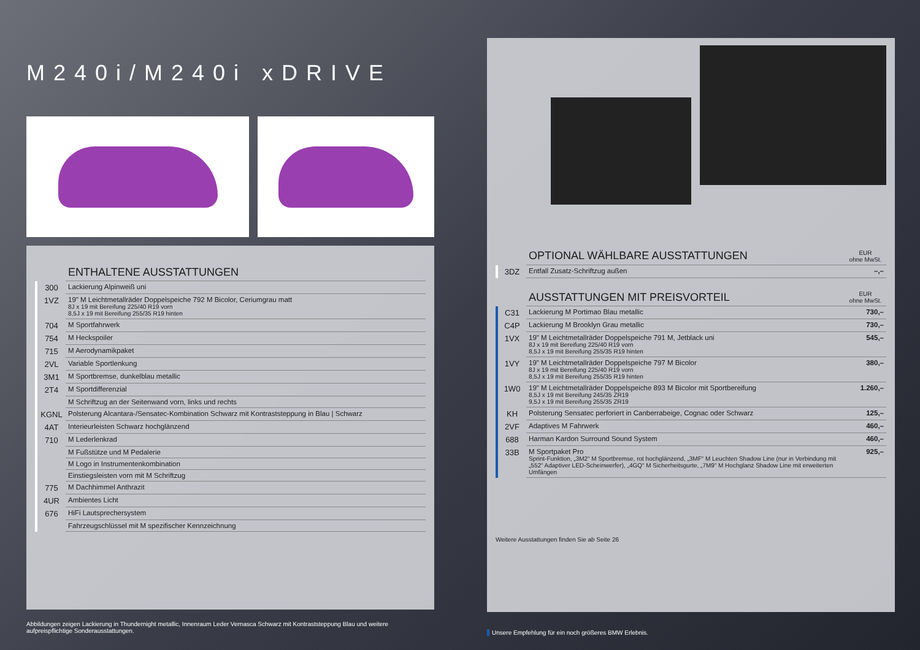M240i/M240i xDRIVE
| | ENTHALTENE AUSSTATTUNGEN |
| 300 | Lackierung Alpinweiß uni |
| 1VZ | 19" M Leichtmetallräder Doppelspeiche 792 M Bicolor, Ceriumgrau matt 8J x 19 mit Bereifung 225/40 R19 vorn 8,5J x 19 mit Bereifung 255/35 R19 hinten |
| 704 | M Sportfahrwerk |
| 754 | M Heckspoiler |
| 715 | M Aerodynamikpaket |
| 2VL | Variable Sportlenkung |
| 3M1 | M Sportbremse, dunkelblau metallic |
| 2T4 | M Sportdifferenzial |
| | M Schriftzug an der Seitenwand vorn, links und rechts |
| KGNL | Polsterung Alcantara-/Sensatec-Kombination Schwarz mit Kontraststeppung in Blau / Schwarz |
| 4AT | Interieurleisten Schwarz hochglänzend |
| 710 | M Lederlenkrad |
| | M Fußstütze und M Pedalerie |
| | M Logo in Instrumentenkombination |
| | Einstiegsleisten vorn mit M Schriftzug |
| 775 | M Dachhimmel Anthrazit |
| 4UR | Ambientes Licht |
| 676 | HiFi Lautsprechersystem |
| | Fahrzeugschlüssel mit M spezifischer Kennzeichnung |
Abbildungen zeigen Lackierung in Thundernight metallic, Innenraum Leder Vernasca Schwarz mit Kontraststeppung Blau und weitere aufpreispflichtige Sonderausstattungen.
| | OPTIONAL WÄHLBARE AUSSTATTUNGEN | EUR ohne MwSt. |
| 3DZ | Entfall Zusatz-Schriftzug außen | –,– |
| | AUSSTATTUNGEN MIT PREISVORTEIL | EUR ohne MwSt. |
| C31 | Lackierung M Portimao Blau metallic | 730,– |
| C4P | Lackierung M Brooklyn Grau metallic | 730,– |
| 1VX | 19" M Leichtmetallräder Doppelspeiche 791 M, Jetblack uni 8J x 19 mit Bereifung 225/40 R19 vorn 8,5J x 19 mit Bereifung 255/35 R19 hinten | 545,– |
| 1VY | 19" M Leichtmetallräder Doppelspeiche 797 M Bicolor 8J x 19 mit Bereifung 225/40 R19 vorn 8,5J x 19 mit Bereifung 255/35 R19 hinten | 380,– |
| 1W0 | 19" M Leichtmetallräder Doppelspeiche 893 M Bicolor mit Sportbereifung 8,5J x 19 mit Bereifung 245/35 ZR19 9,5J x 19 mit Bereifung 255/35 ZR19 | 1.260,– |
| KH | Polsterung Sensatec perforiert in Canberrabeige, Cognac oder Schwarz | 125,– |
| 2VF | Adaptives M Fahrwerk | 460,– |
| 688 | Harman Kardon Surround Sound System | 460,– |
| 33B | M Sportpaket Pro Sprint-Funktion, „3M2“ M Sportbremse, rot hochglänzend, „3MF“ M Leuchten Shadow Line (nur in Verbindung mit „552“ Adaptiver LED-Scheinwerfer), „4GQ“ M Sicherheitsgurte, „7M9“ M Hochglanz Shadow Line mit erweiterten Umfängen | 925,– |
Weitere Ausstattungen finden Sie ab Seite 26
Unsere Empfehlung für ein noch größeres BMW Erlebnis.